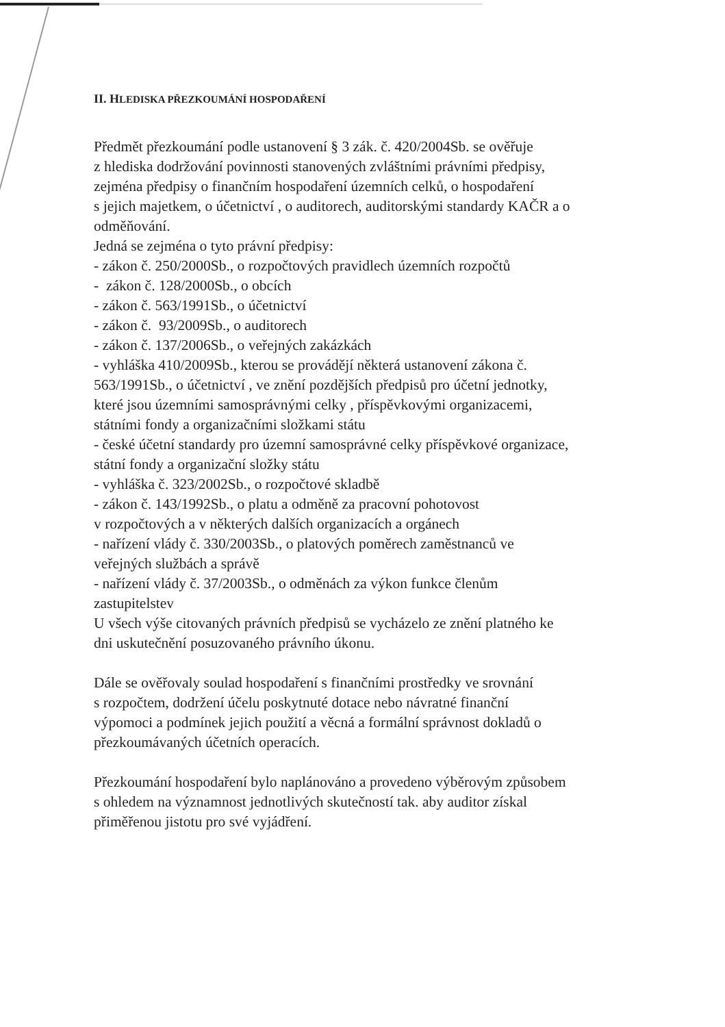II. HLEDISKA PŘEZKOUMÁNÍ HOSPODAŘENÍ
Předmět přezkoumání podle ustanovení § 3 zák. č. 420/2004Sb. se ověřuje
z hlediska dodržování povinnosti stanovených zvláštními právními předpisy,
zejména předpisy o finančním hospodaření územních celků, o hospodaření
s jejich majetkem, o účetnictví , o auditorech, auditorskými standardy KAČR a o
odměňování.
Jedná se zejména o tyto právní předpisy:
- zákon č. 250/2000Sb., o rozpočtových pravidlech územních rozpočtů
- zákon č. 128/2000Sb., o obcích
- zákon č. 563/1991Sb., o účetnictví
- zákon č. 93/2009Sb., o auditorech
- zákon č. 137/2006Sb., o veřejných zakázkách
- vyhláška 410/2009Sb., kterou se provádějí některá ustanovení zákona č.
563/1991Sb., o účetnictví , ve znění pozdějších předpisů pro účetní jednotky,
které jsou územními samosprávnými celky , příspěvkovými organizacemi,
státními fondy a organizačními složkami státu
- české účetní standardy pro územní samosprávné celky příspěvkové organizace,
státní fondy a organizační složky státu
- vyhláška č. 323/2002Sb., o rozpočtové skladbě
- zákon č. 143/1992Sb., o platu a odměně za pracovní pohotovost
v rozpočtových a v některých dalších organizacích a orgánech
- nařízení vlády č. 330/2003Sb., o platových poměrech zaměstnanců ve
veřejných službách a správě
- nařízení vlády č. 37/2003Sb., o odměnách za výkon funkce členům
zastupitelstev
U všech výše citovaných právních předpisů se vycházelo ze znění platného ke
dni uskutečnění posuzovaného právního úkonu.
Dále se ověřovaly soulad hospodaření s finančními prostředky ve srovnání
s rozpočtem, dodržení účelu poskytnuté dotace nebo návratné finanční
výpomoci a podmínek jejich použití a věcná a formální správnost dokladů o
přezkoumávaných účetních operacích.
Přezkoumání hospodaření bylo naplánováno a provedeno výběrovým způsobem
s ohledem na významnost jednotlivých skutečností tak. aby auditor získal
přiměřenou jistotu pro své vyjádření.